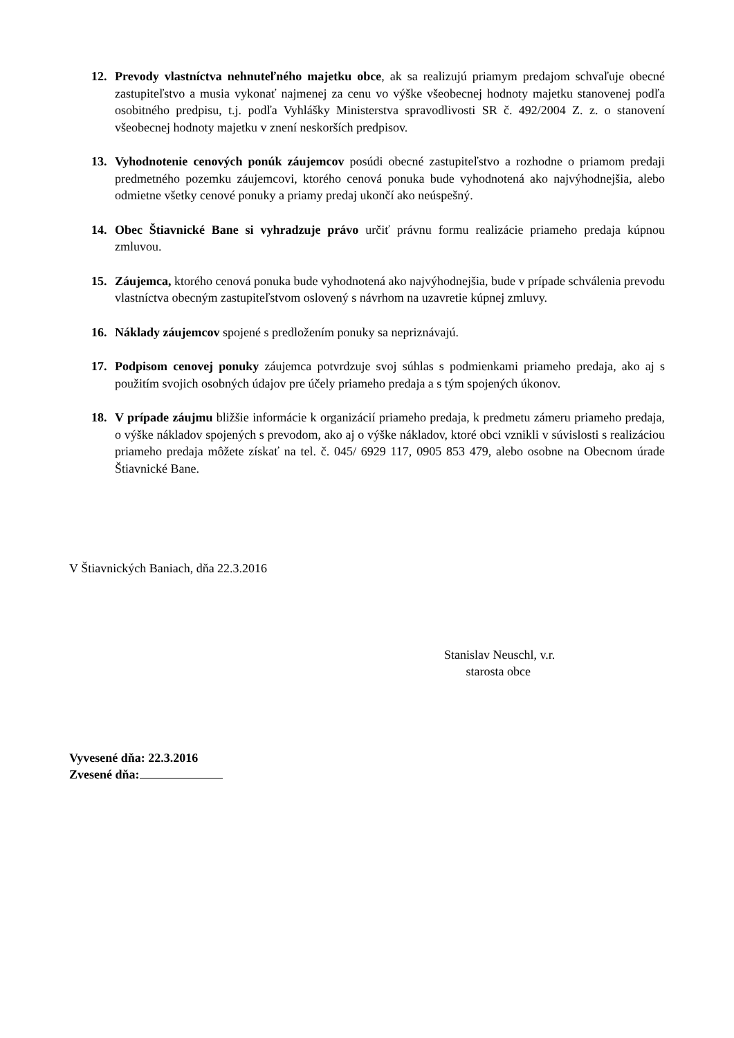12. Prevody vlastníctva nehnuteľného majetku obce, ak sa realizujú priamym predajom schvaľuje obecné zastupiteľstvo a musia vykonať najmenej za cenu vo výške všeobecnej hodnoty majetku stanovenej podľa osobitného predpisu, t.j. podľa Vyhlášky Ministerstva spravodlivosti SR č. 492/2004 Z. z. o stanovení všeobecnej hodnoty majetku v znení neskorších predpisov.
13. Vyhodnotenie cenových ponúk záujemcov posúdi obecné zastupiteľstvo a rozhodne o priamom predaji predmetného pozemku záujemcovi, ktorého cenová ponuka bude vyhodnotená ako najvýhodnejšia, alebo odmietne všetky cenové ponuky a priamy predaj ukončí ako neúspešný.
14. Obec Štiavnické Bane si vyhradzuje právo určiť právnu formu realizácie priameho predaja kúpnou zmluvou.
15. Záujemca, ktorého cenová ponuka bude vyhodnotená ako najvýhodnejšia, bude v prípade schválenia prevodu vlastníctva obecným zastupiteľstvom oslovený s návrhom na uzavretie kúpnej zmluvy.
16. Náklady záujemcov spojené s predložením ponuky sa nepriznávajú.
17. Podpisom cenovej ponuky záujemca potvrdzuje svoj súhlas s podmienkami priameho predaja, ako aj s použitím svojich osobných údajov pre účely priameho predaja a s tým spojených úkonov.
18. V prípade záujmu bližšie informácie k organizácií priameho predaja, k predmetu zámeru priameho predaja, o výške nákladov spojených s prevodom, ako aj o výške nákladov, ktoré obci vznikli v súvislosti s realizáciou priameho predaja môžete získať na tel. č. 045/ 6929 117, 0905 853 479, alebo osobne na Obecnom úrade Štiavnické Bane.
V Štiavnických Baniach, dňa 22.3.2016
Stanislav Neuschl, v.r.
starosta obce
Vyvesené dňa: 22.3.2016
Zvesené dňa: